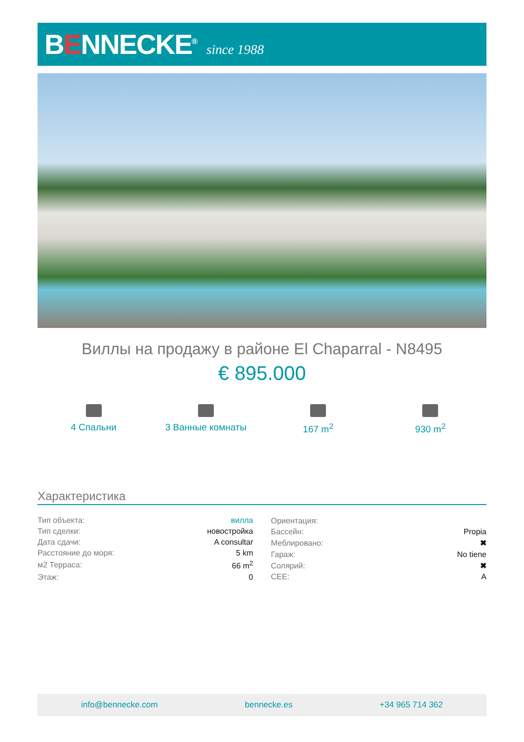BENNECKE<sup>®</sup>
since 1988
Виллы на продажу в районе El Chaparral - N8495
€ 895.000
4 Спальни 3 Ванные комнаты 167 m<sup>2</sup> 930 m<sup>2</sup>
Характеристика
| Тип объекта: | вилла |
| Тип сделки: | новостройка |
| Дата сдачи: | A consultar |
| Расстояние до моря: | 5 km |
| м2 Терраса: | 66 m<sup>2</sup> |
| Этаж: | 0 |
| Ориентация: | |
| Бассейн: | Propia |
| Меблировано: | ✖ |
| Гараж: | No tiene |
| Солярий: | ✖ |
| CEE: | A |
info@bennecke.com bennecke.es +34 965 714 362